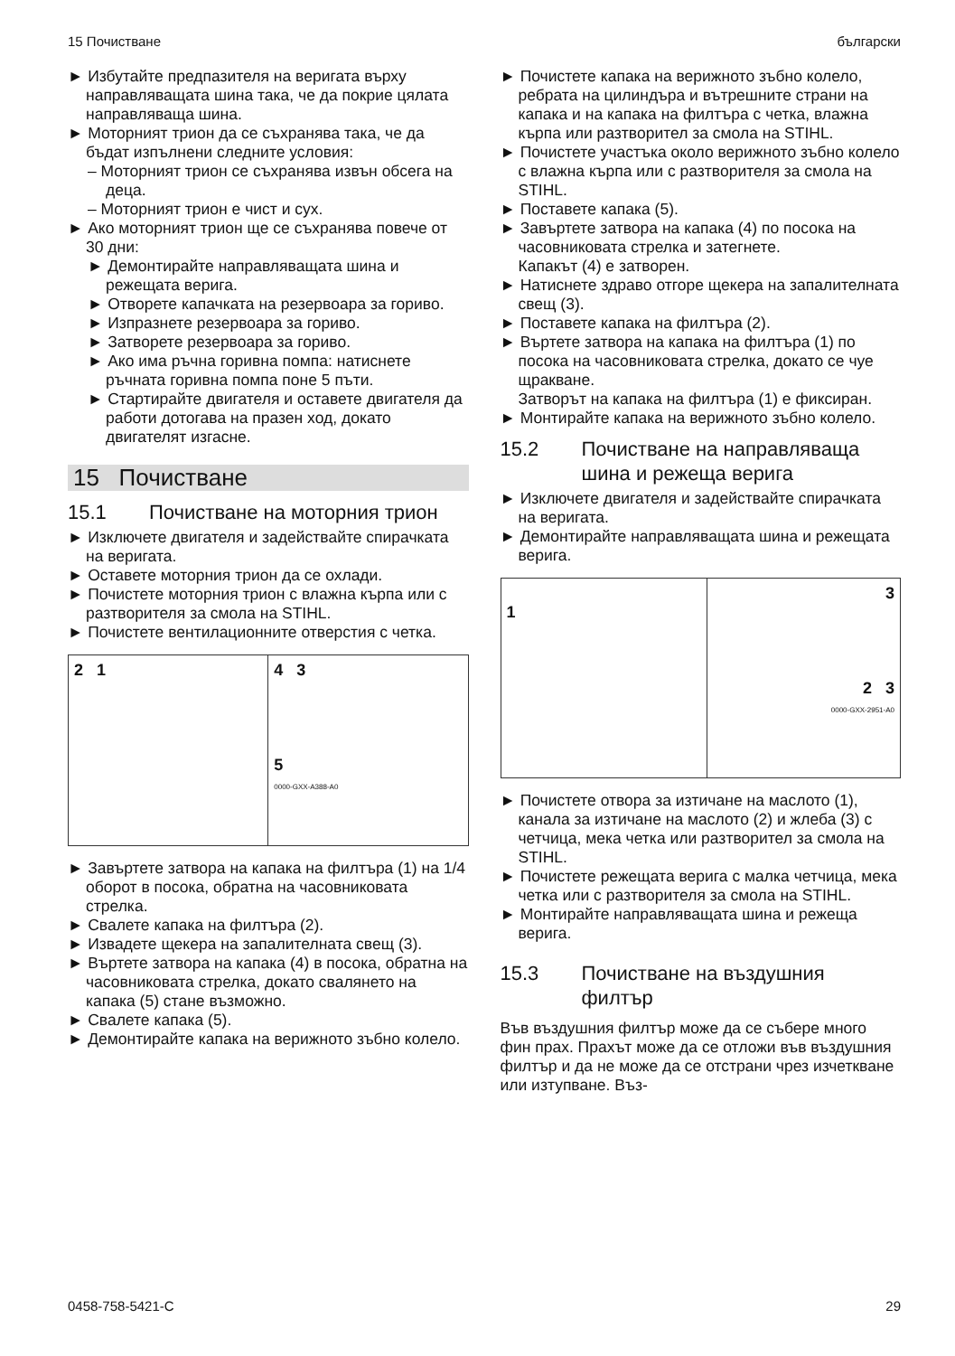15 Почистване български
► Избутайте предпазителя на веригата върху направляващата шина така, че да покрие цялата направляваща шина.
► Моторният трион да се съхранява така, че да бъдат изпълнени следните условия:
– Моторният трион се съхранява извън обсега на деца.
– Моторният трион е чист и сух.
► Ако моторният трион ще се съхранява повече от 30 дни:
► Демонтирайте направляващата шина и режещата верига.
► Отворете капачката на резервоара за гориво.
► Изпразнете резервоара за гориво.
► Затворете резервоара за гориво.
► Ако има ръчна горивна помпа: натиснете ръчната горивна помпа поне 5 пъти.
► Стартирайте двигателя и оставете двигателя да работи дотогава на празен ход, докато двигателят изгасне.
15 Почистване
15.1 Почистване на моторния трион
► Изключете двигателя и задействайте спирачката на веригата.
► Оставете моторния трион да се охлади.
► Почистете моторния трион с влажна кърпа или с разтворителя за смола на STIHL.
► Почистете вентилационните отверстия с четка.
2 1 4 3
5
0000-GXX-A388-A0
► Завъртете затвора на капака на филтъра (1) на 1/4 оборот в посока, обратна на часовниковата стрелка.
► Свалете капака на филтъра (2).
► Извадете щекера на запалителната свещ (3).
► Въртете затвора на капака (4) в посока, обратна на часовниковата стрелка, докато свалянето на капака (5) стане възможно.
► Свалете капака (5).
► Демонтирайте капака на верижното зъбно колело.
► Почистете капака на верижното зъбно колело, ребрата на цилиндъра и вътрешните страни на капака и на капака на филтъра с четка, влажна кърпа или разтворител за смола на STIHL.
► Почистете участъка около верижното зъбно колело с влажна кърпа или с разтворителя за смола на STIHL.
► Поставете капака (5).
► Завъртете затвора на капака (4) по посока на часовниковата стрелка и затегнете.
Капакът (4) е затворен.
► Натиснете здраво отгоре щекера на запалителната свещ (3).
► Поставете капака на филтъра (2).
► Въртете затвора на капака на филтъра (1) по посока на часовниковата стрелка, докато се чуе щракване.
Затворът на капака на филтъра (1) е фиксиран.
► Монтирайте капака на верижното зъбно колело.
15.2 Почистване на направляваща шина и режеща верига
► Изключете двигателя и задействайте спирачката на веригата.
► Демонтирайте направляващата шина и режещата верига.
1 3
2 3
0000-GXX-2951-A0
► Почистете отвора за изтичане на маслото (1), канала за изтичане на маслото (2) и жлеба (3) с четчица, мека четка или разтворител за смола на STIHL.
► Почистете режещата верига с малка четчица, мека четка или с разтворителя за смола на STIHL.
► Монтирайте направляващата шина и режеща верига.
15.3 Почистване на въздушния филтър
Във въздушния филтър може да се събере много фин прах. Прахът може да се отложи във въздушния филтър и да не може да се отстрани чрез изчеткване или изтупване. Въз-
0458-758-5421-C 29